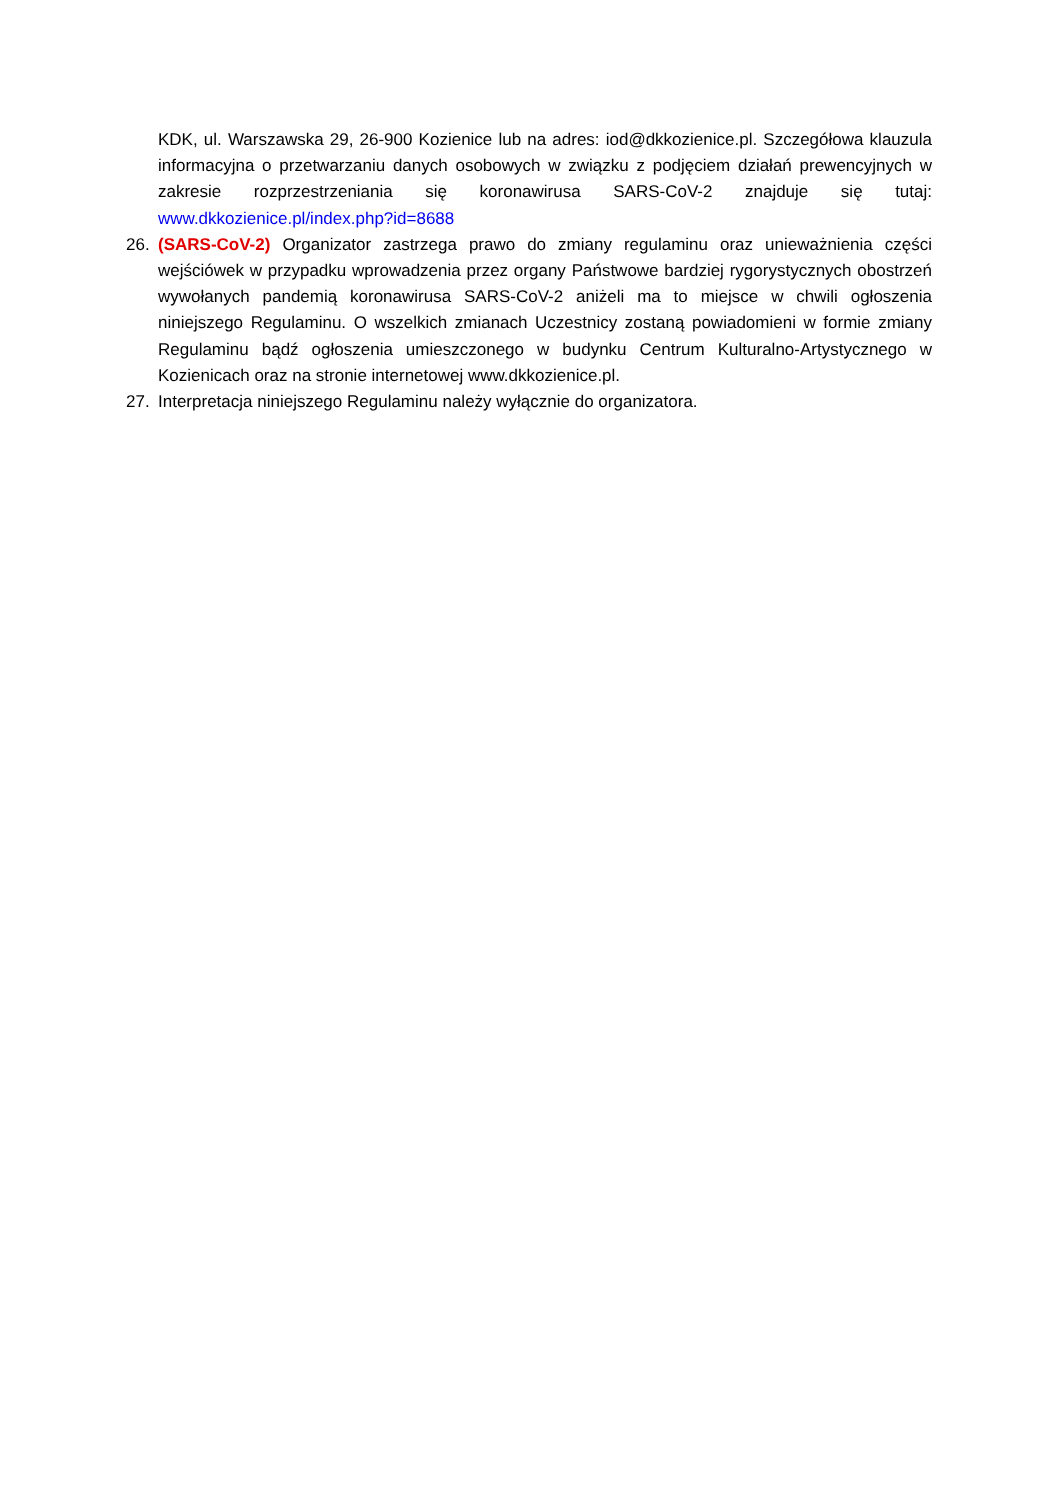KDK, ul. Warszawska 29, 26-900 Kozienice lub na adres: iod@dkkozienice.pl. Szczegółowa klauzula informacyjna o przetwarzaniu danych osobowych w związku z podjęciem działań prewencyjnych w zakresie rozprzestrzeniania się koronawirusa SARS-CoV-2 znajduje się tutaj: www.dkkozienice.pl/index.php?id=8688
26. (SARS-CoV-2) Organizator zastrzega prawo do zmiany regulaminu oraz unieważnienia części wejściówek w przypadku wprowadzenia przez organy Państwowe bardziej rygorystycznych obostrzeń wywołanych pandemią koronawirusa SARS-CoV-2 aniżeli ma to miejsce w chwili ogłoszenia niniejszego Regulaminu. O wszelkich zmianach Uczestnicy zostaną powiadomieni w formie zmiany Regulaminu bądź ogłoszenia umieszczonego w budynku Centrum Kulturalno-Artystycznego w Kozienicach oraz na stronie internetowej www.dkkozienice.pl.
27. Interpretacja niniejszego Regulaminu należy wyłącznie do organizatora.